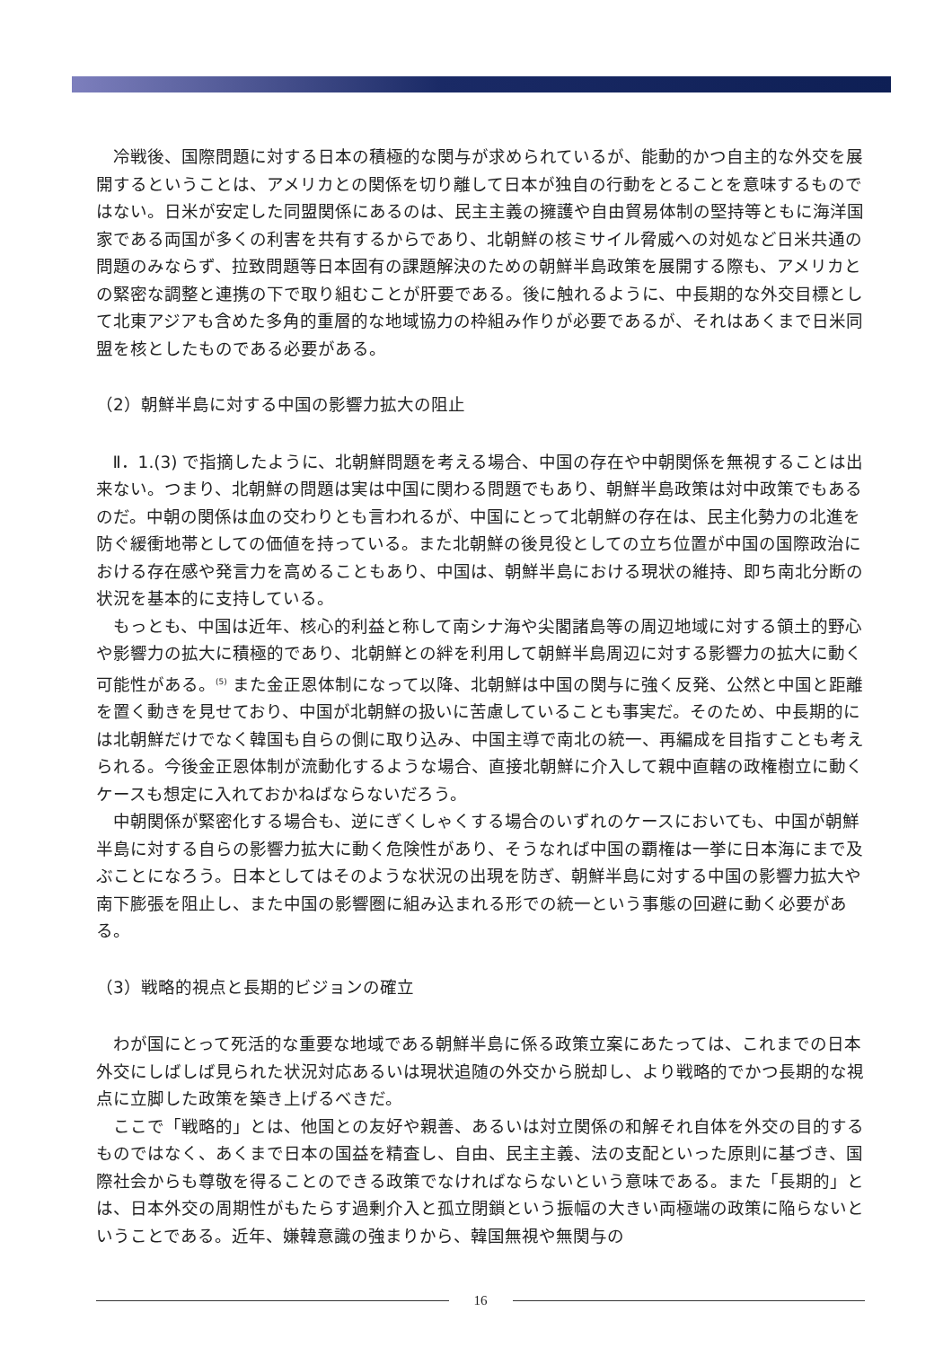冷戦後、国際問題に対する日本の積極的な関与が求められているが、能動的かつ自主的な外交を展開するということは、アメリカとの関係を切り離して日本が独自の行動をとることを意味するものではない。日米が安定した同盟関係にあるのは、民主主義の擁護や自由貿易体制の堅持等ともに海洋国家である両国が多くの利害を共有するからであり、北朝鮮の核ミサイル脅威への対処など日米共通の問題のみならず、拉致問題等日本固有の課題解決のための朝鮮半島政策を展開する際も、アメリカとの緊密な調整と連携の下で取り組むことが肝要である。後に触れるように、中長期的な外交目標として北東アジアも含めた多角的重層的な地域協力の枠組み作りが必要であるが、それはあくまで日米同盟を核としたものである必要がある。
（2）朝鮮半島に対する中国の影響力拡大の阻止
Ⅱ．1.(3) で指摘したように、北朝鮮問題を考える場合、中国の存在や中朝関係を無視することは出来ない。つまり、北朝鮮の問題は実は中国に関わる問題でもあり、朝鮮半島政策は対中政策でもあるのだ。中朝の関係は血の交わりとも言われるが、中国にとって北朝鮮の存在は、民主化勢力の北進を防ぐ緩衝地帯としての価値を持っている。また北朝鮮の後見役としての立ち位置が中国の国際政治における存在感や発言力を高めることもあり、中国は、朝鮮半島における現状の維持、即ち南北分断の状況を基本的に支持している。
もっとも、中国は近年、核心的利益と称して南シナ海や尖閣諸島等の周辺地域に対する領土的野心や影響力の拡大に積極的であり、北朝鮮との絆を利用して朝鮮半島周辺に対する影響力の拡大に動く可能性がある。<sup>(5)</sup> また金正恩体制になって以降、北朝鮮は中国の関与に強く反発、公然と中国と距離を置く動きを見せており、中国が北朝鮮の扱いに苦慮していることも事実だ。そのため、中長期的には北朝鮮だけでなく韓国も自らの側に取り込み、中国主導で南北の統一、再編成を目指すことも考えられる。今後金正恩体制が流動化するような場合、直接北朝鮮に介入して親中直轄の政権樹立に動くケースも想定に入れておかねばならないだろう。
中朝関係が緊密化する場合も、逆にぎくしゃくする場合のいずれのケースにおいても、中国が朝鮮半島に対する自らの影響力拡大に動く危険性があり、そうなれば中国の覇権は一挙に日本海にまで及ぶことになろう。日本としてはそのような状況の出現を防ぎ、朝鮮半島に対する中国の影響力拡大や南下膨張を阻止し、また中国の影響圏に組み込まれる形での統一という事態の回避に動く必要がある。
（3）戦略的視点と長期的ビジョンの確立
わが国にとって死活的な重要な地域である朝鮮半島に係る政策立案にあたっては、これまでの日本外交にしばしば見られた状況対応あるいは現状追随の外交から脱却し、より戦略的でかつ長期的な視点に立脚した政策を築き上げるべきだ。
ここで「戦略的」とは、他国との友好や親善、あるいは対立関係の和解それ自体を外交の目的するものではなく、あくまで日本の国益を精査し、自由、民主主義、法の支配といった原則に基づき、国際社会からも尊敬を得ることのできる政策でなければならないという意味である。また「長期的」とは、日本外交の周期性がもたらす過剰介入と孤立閉鎖という振幅の大きい両極端の政策に陥らないということである。近年、嫌韓意識の強まりから、韓国無視や無関与の
16